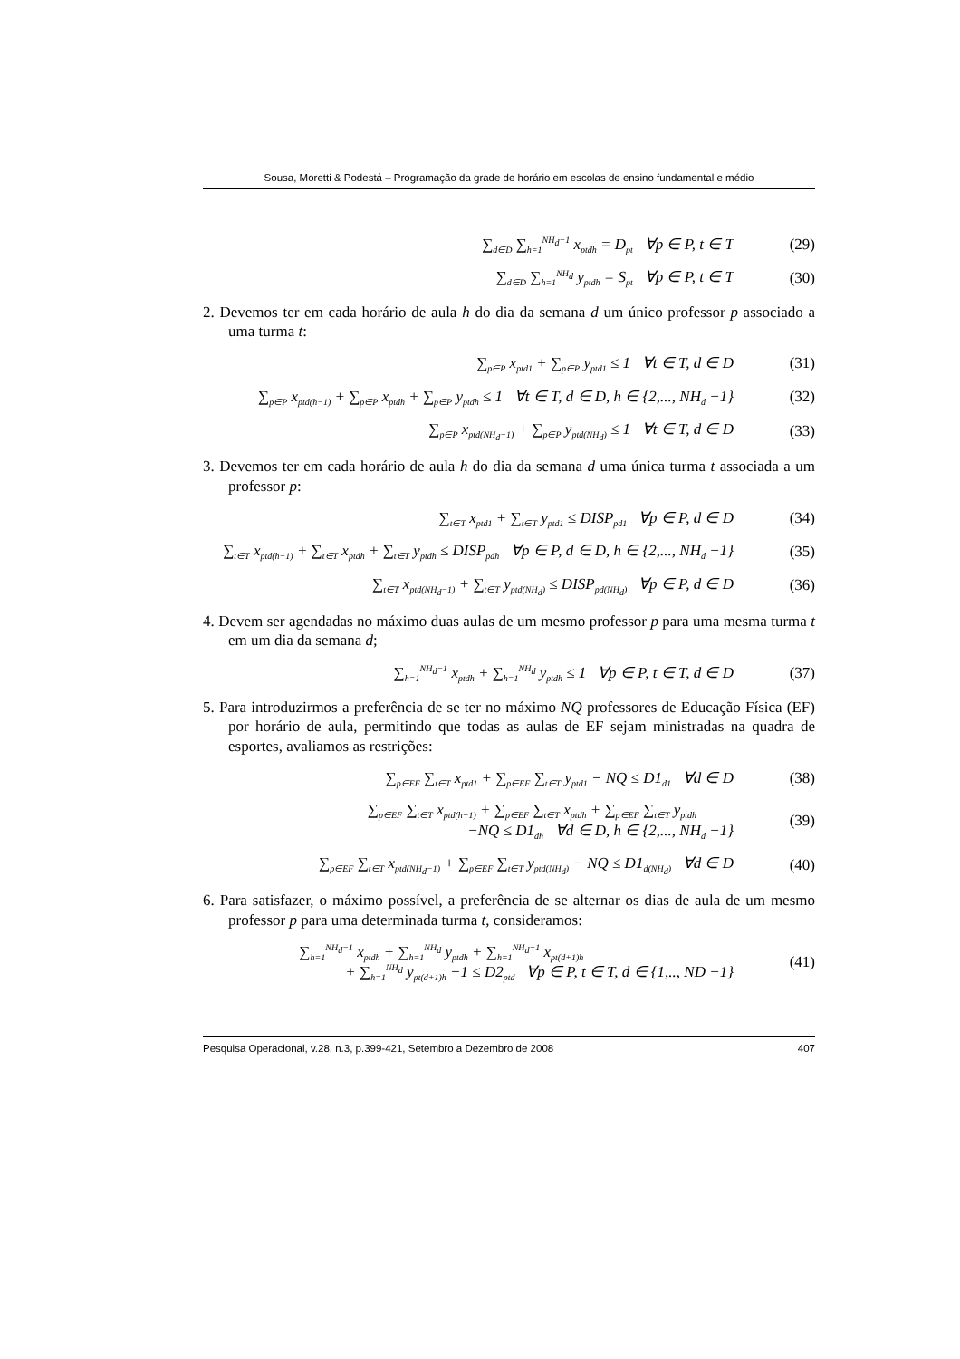Sousa, Moretti & Podestá – Programação da grade de horário em escolas de ensino fundamental e médio
∑<sub>d∈D</sub> ∑<sub>h=1</sub><sup>NH<sub>d</sub>−1</sup> x<sub>ptdh</sub> = D<sub>pt</sub> ∀p ∈ P, t ∈ T (29)
∑<sub>d∈D</sub> ∑<sub>h=1</sub><sup>NH<sub>d</sub></sup> y<sub>ptdh</sub> = S<sub>pt</sub> ∀p ∈ P, t ∈ T (30)
2. Devemos ter em cada horário de aula h do dia da semana d um único professor p associado a uma turma t:
∑<sub>p∈P</sub> x<sub>ptd1</sub> + ∑<sub>p∈P</sub> y<sub>ptd1</sub> ≤ 1 ∀t ∈ T, d ∈ D (31)
∑<sub>p∈P</sub> x<sub>ptd(h−1)</sub> + ∑<sub>p∈P</sub> x<sub>ptdh</sub> + ∑<sub>p∈P</sub> y<sub>ptdh</sub> ≤ 1 ∀t ∈ T, d ∈ D, h ∈ {2,..., NH<sub>d</sub> −1} (32)
∑<sub>p∈P</sub> x<sub>ptd(NH<sub>d</sub>−1)</sub> + ∑<sub>p∈P</sub> y<sub>ptd(NH<sub>d</sub>)</sub> ≤ 1 ∀t ∈ T, d ∈ D (33)
3. Devemos ter em cada horário de aula h do dia da semana d uma única turma t associada a um professor p:
∑<sub>t∈T</sub> x<sub>ptd1</sub> + ∑<sub>t∈T</sub> y<sub>ptd1</sub> ≤ DISP<sub>pd1</sub> ∀p ∈ P, d ∈ D (34)
∑<sub>t∈T</sub> x<sub>ptd(h−1)</sub> + ∑<sub>t∈T</sub> x<sub>ptdh</sub> + ∑<sub>t∈T</sub> y<sub>ptdh</sub> ≤ DISP<sub>pdh</sub> ∀p ∈ P, d ∈ D, h ∈ {2,..., NH<sub>d</sub> −1} (35)
∑<sub>t∈T</sub> x<sub>ptd(NH<sub>d</sub>−1)</sub> + ∑<sub>t∈T</sub> y<sub>ptd(NH<sub>d</sub>)</sub> ≤ DISP<sub>pd(NH<sub>d</sub>)</sub> ∀p ∈ P, d ∈ D (36)
4. Devem ser agendadas no máximo duas aulas de um mesmo professor p para uma mesma turma t em um dia da semana d;
∑<sub>h=1</sub><sup>NH<sub>d</sub>−1</sup> x<sub>ptdh</sub> + ∑<sub>h=1</sub><sup>NH<sub>d</sub></sup> y<sub>ptdh</sub> ≤ 1 ∀p ∈ P, t ∈ T, d ∈ D (37)
5. Para introduzirmos a preferência de se ter no máximo NQ professores de Educação Física (EF) por horário de aula, permitindo que todas as aulas de EF sejam ministradas na quadra de esportes, avaliamos as restrições:
∑<sub>p∈EF</sub> ∑<sub>t∈T</sub> x<sub>ptd1</sub> + ∑<sub>p∈EF</sub> ∑<sub>t∈T</sub> y<sub>ptd1</sub> − NQ ≤ D1<sub>d1</sub> ∀d ∈ D (38)
∑<sub>p∈EF</sub> ∑<sub>t∈T</sub> x<sub>ptd(h−1)</sub> + ∑<sub>p∈EF</sub> ∑<sub>t∈T</sub> x<sub>ptdh</sub> + ∑<sub>p∈EF</sub> ∑<sub>t∈T</sub> y<sub>ptdh</sub>
−NQ ≤ D1<sub>dh</sub> ∀d ∈ D, h ∈ {2,..., NH<sub>d</sub> −1} (39)
∑<sub>p∈EF</sub> ∑<sub>t∈T</sub> x<sub>ptd(NH<sub>d</sub>−1)</sub> + ∑<sub>p∈EF</sub> ∑<sub>t∈T</sub> y<sub>ptd(NH<sub>d</sub>)</sub> − NQ ≤ D1<sub>d(NH<sub>d</sub>)</sub> ∀d ∈ D (40)
6. Para satisfazer, o máximo possível, a preferência de se alternar os dias de aula de um mesmo professor p para uma determinada turma t, consideramos:
∑<sub>h=1</sub><sup>NH<sub>d</sub>−1</sup> x<sub>ptdh</sub> + ∑<sub>h=1</sub><sup>NH<sub>d</sub></sup> y<sub>ptdh</sub> + ∑<sub>h=1</sub><sup>NH<sub>d</sub>−1</sup> x<sub>pt(d+1)h</sub>
+ ∑<sub>h=1</sub><sup>NH<sub>d</sub></sup> y<sub>pt(d+1)h</sub> −1 ≤ D2<sub>ptd</sub> ∀p ∈ P, t ∈ T, d ∈ {1,.., ND −1} (41)
Pesquisa Operacional, v.28, n.3, p.399-421, Setembro a Dezembro de 2008 407